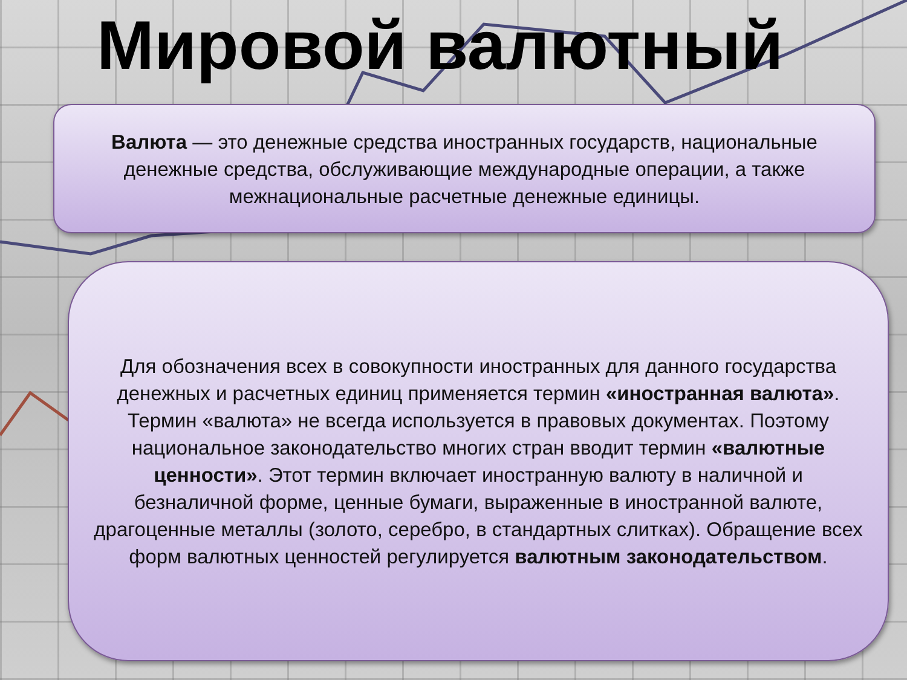Мировой валютный
Валюта — это денежные средства иностранных государств, национальные денежные средства, обслуживающие международные операции, а также межнациональные расчетные денежные единицы.
Для обозначения всех в совокупности иностранных для данного государства денежных и расчетных единиц применяется термин «иностранная валюта». Термин «валюта» не всегда используется в правовых документах. Поэтому национальное законодательство многих стран вводит термин «валютные ценности». Этот термин включает иностранную валюту в наличной и безналичной форме, ценные бумаги, выраженные в иностранной валюте, драгоценные металлы (золото, серебро, в стандартных слитках). Обращение всех форм валютных ценностей регулируется валютным законодательством.